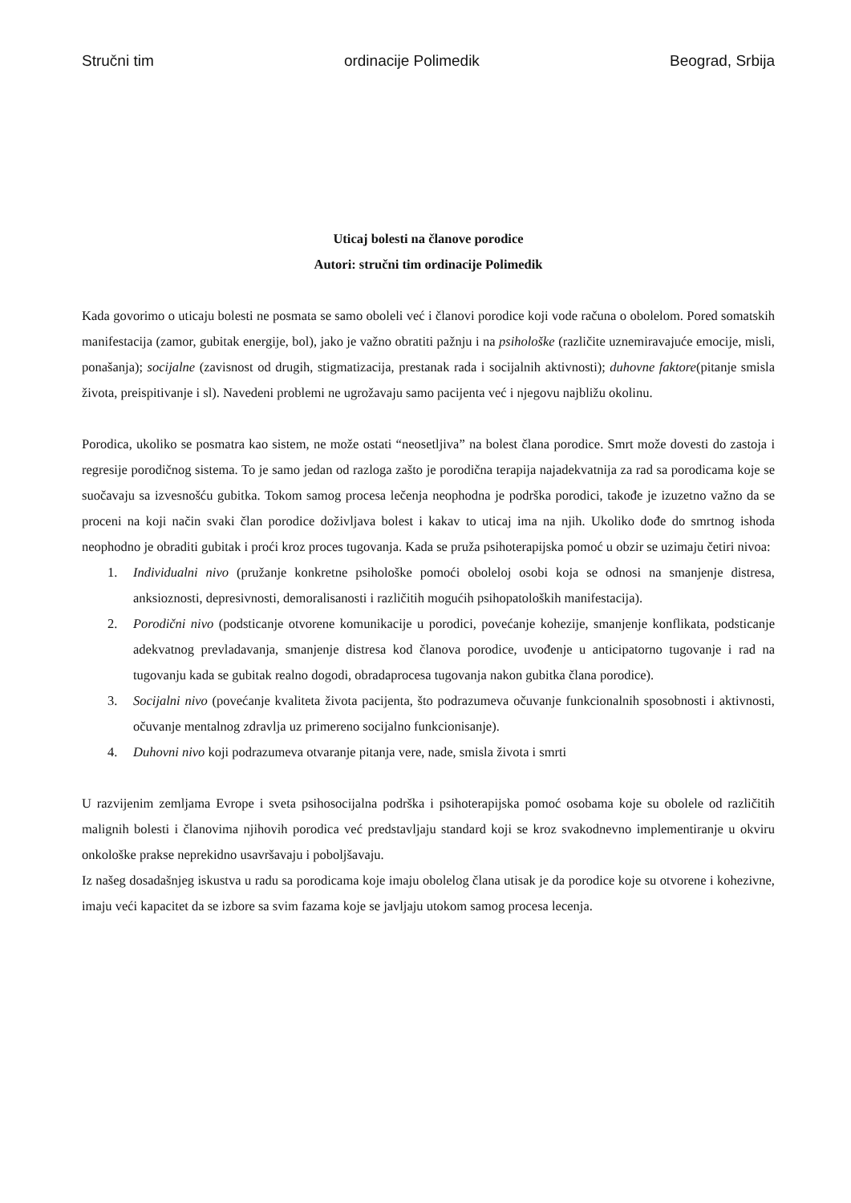Stručni tim ordinacije Polimedik Beograd, Srbija
Uticaj bolesti na članove porodice
Autori: stručni tim ordinacije Polimedik
Kada govorimo o uticaju bolesti ne posmata se samo oboleli već i članovi porodice koji vode računa o obolelom. Pored somatskih manifestacija (zamor, gubitak energije, bol), jako je važno obratiti pažnju i na psihološke (različite uznemiravajuće emocije, misli, ponašanja); socijalne (zavisnost od drugih, stigmatizacija, prestanak rada i socijalnih aktivnosti); duhovne faktore(pitanje smisla života, preispitivanje i sl). Navedeni problemi ne ugrožavaju samo pacijenta već i njegovu najbližu okolinu.
Porodica, ukoliko se posmatra kao sistem, ne može ostati “neosetljiva” na bolest člana porodice. Smrt može dovesti do zastoja i regresije porodičnog sistema. To je samo jedan od razloga zašto je porodična terapija najadekvatnija za rad sa porodicama koje se suočavaju sa izvesnošću gubitka. Tokom samog procesa lečenja neophodna je podrška porodici, takođe je izuzetno važno da se proceni na koji način svaki član porodice doživljava bolest i kakav to uticaj ima na njih. Ukoliko dođe do smrtnog ishoda neophodno je obraditi gubitak i proći kroz proces tugovanja. Kada se pruža psihoterapijska pomoć u obzir se uzimaju četiri nivoa:
1. Individualni nivo (pružanje konkretne psihološke pomoći oboleloj osobi koja se odnosi na smanjenje distresa, anksioznosti, depresivnosti, demoralisanosti i različitih mogućih psihopatoloških manifestacija).
2. Porodični nivo (podsticanje otvorene komunikacije u porodici, povećanje kohezije, smanjenje konflikata, podsticanje adekvatnog prevladavanja, smanjenje distresa kod članova porodice, uvođenje u anticipatorno tugovanje i rad na tugovanju kada se gubitak realno dogodi, obradaprocesa tugovanja nakon gubitka člana porodice).
3. Socijalni nivo (povećanje kvaliteta života pacijenta, što podrazumeva očuvanje funkcionalnih sposobnosti i aktivnosti, očuvanje mentalnog zdravlja uz primereno socijalno funkcionisanje).
4. Duhovni nivo koji podrazumeva otvaranje pitanja vere, nade, smisla života i smrti
U razvijenim zemljama Evrope i sveta psihosocijalna podrška i psihoterapijska pomoć osobama koje su obolele od različitih malignih bolesti i članovima njihovih porodica već predstavljaju standard koji se kroz svakodnevno implementiranje u okviru onkološke prakse neprekidno usavršavaju i poboljšavaju.
Iz našeg dosadašnjeg iskustva u radu sa porodicama koje imaju obolelog člana utisak je da porodice koje su otvorene i kohezivne, imaju veći kapacitet da se izbore sa svim fazama koje se javljaju utokom samog procesa lecenja.